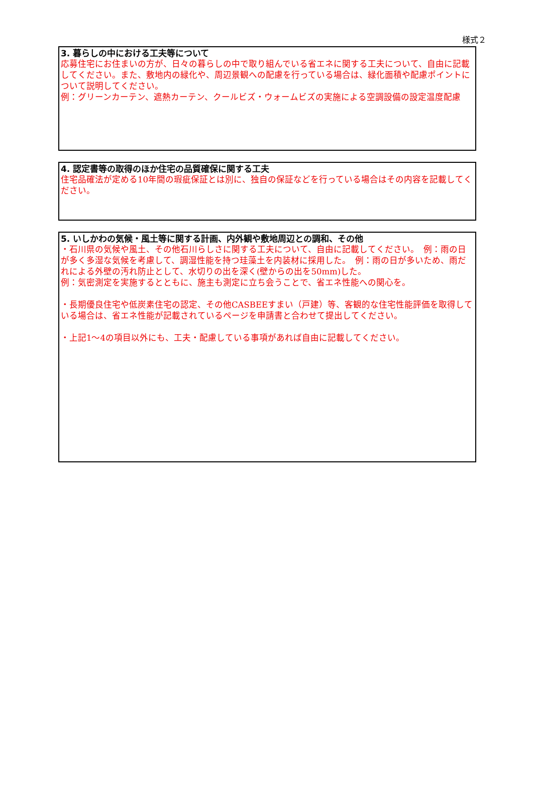様式２
3. 暮らしの中における工夫等について
応募住宅にお住まいの方が、日々の暮らしの中で取り組んでいる省エネに関する工夫について、自由に記載してください。また、敷地内の緑化や、周辺景観への配慮を行っている場合は、緑化面積や配慮ポイントについて説明してください。
例：グリーンカーテン、遮熱カーテン、クールビズ・ウォームビズの実施による空調設備の設定温度配慮
4. 認定書等の取得のほか住宅の品質確保に関する工夫
住宅品確法が定める10年間の瑕疵保証とは別に、独自の保証などを行っている場合はその内容を記載してください。
5. いしかわの気候・風土等に関する計画、内外観や敷地周辺との調和、その他
・石川県の気候や風土、その他石川らしさに関する工夫について、自由に記載してください。　例：雨の日が多く多湿な気候を考慮して、調湿性能を持つ珪藻土を内装材に採用した。　例：雨の日が多いため、雨だれによる外壁の汚れ防止として、水切りの出を深く(壁からの出を50mm)した。
例：気密測定を実施するとともに、施主も測定に立ち会うことで、省エネ性能への関心を。
・長期優良住宅や低炭素住宅の認定、その他CASBEEすまい（戸建）等、客観的な住宅性能評価を取得している場合は、省エネ性能が記載されているページを申請書と合わせて提出してください。
・上記1～4の項目以外にも、工夫・配慮している事項があれば自由に記載してください。